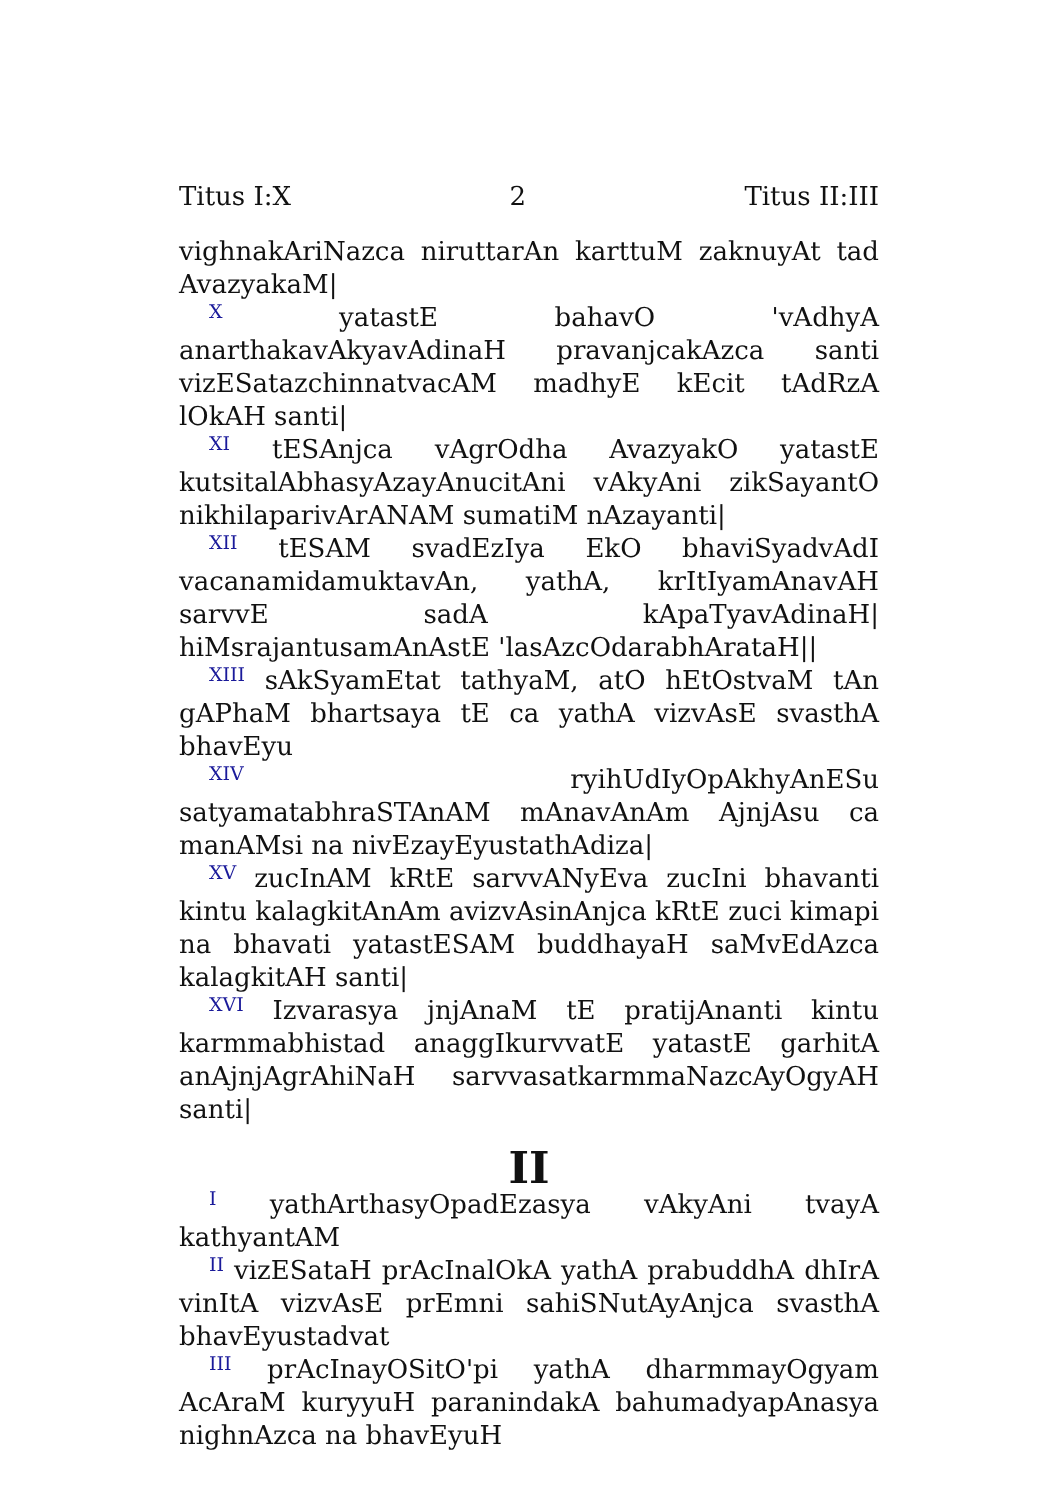Titus I:X 2 Titus II:III
vighnakAriNazca niruttarAn karttuM zaknuyAt tad AvazyakaM|
<sup>X</sup> yatastE bahavO 'vAdhyA anarthakavAkyavAdinaH pravanjcakAzca santi vizESatazchinnatvacAM madhyE kEcit tAdRzA lOkAH santi|
<sup>XI</sup> tESAnjca vAgrOdha AvazyakO yatastE kutsitalAbhasyAzayAnucitAni vAkyAni zikSayantO nikhilaparivArANAM sumatiM nAzayanti|
<sup>XII</sup> tESAM svadEzIya EkO bhaviSyadvAdI vacanamidamuktavAn, yathA, krItIyamAnavAH sarvvE sadA kApaTyavAdinaH| hiMsrajantusamAnAstE 'lasAzcOdarabhArataH||
<sup>XIII</sup> sAkSyamEtat tathyaM, atO‍̀ hEtOstvaM tAn gAPhaM bhartsaya tE ca yathA vizvAsE svasthA bhavEyu
<sup>XIV</sup> ryihUdIyOpAkhyAnESu satyamatabhraSTAnAM mAnavAnAm AjnjAsu ca manAMsi na nivEzayEyustathAdiza|
<sup>XV</sup> zucInAM kRtE sarvvANyEva zucIni bhavanti kintu kalagkitAnAm avizvAsinAnjca kRtE zuci kimapi na bhavati yatastESAM buddhayaH saMvEdAzca kalagkitAH santi|
<sup>XVI</sup> Izvarasya jnjAnaM tE pratijAnanti kintu karmmabhistad anaggIkurvvatE yatastE garhitA anAjnjAgrAhiNaH sarvvasatkarmmaNazcAyOgyAH santi|
II
<sup>I</sup> yathArthasyOpadEzasya vAkyAni tvayA kathyantAM
<sup>II</sup> vizESataH prAcInalOkA yathA prabuddhA dhIrA vinItA vizvAsE prEmni sahiSNutAyAnjca svasthA bhavEyustadvat
<sup>III</sup> prAcInayOSitO'pi yathA dharmmayOgyam AcAraM kuryyuH paranindakA bahumadyapAnasya nighnAzca na bhavEyuH